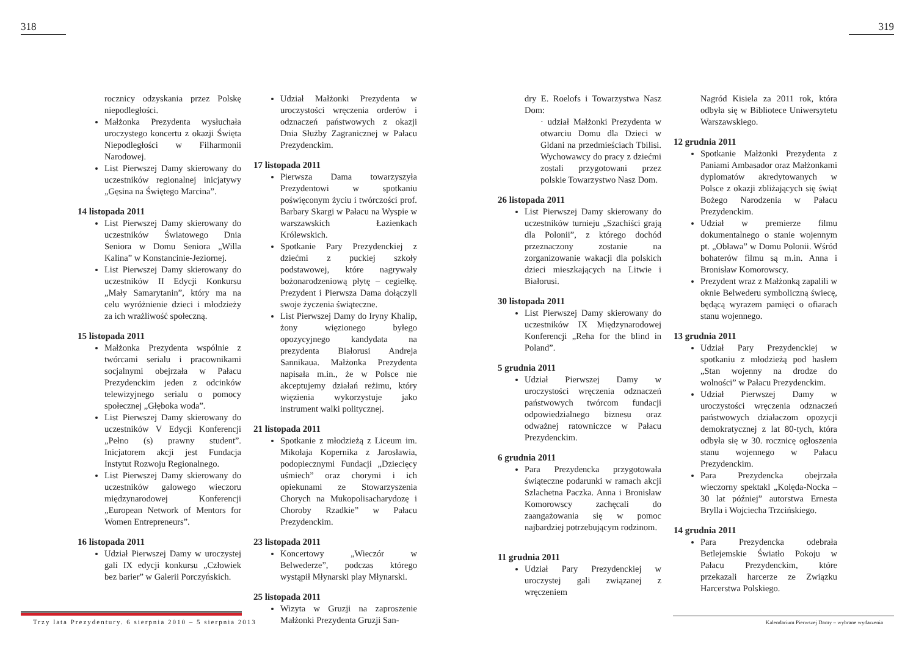318 319
rocznicy odzyskania przez Polskę niepodległości.
Małżonka Prezydenta wysłuchała uroczystego koncertu z okazji Święta Niepodległości w Filharmonii Narodowej.
List Pierwszej Damy skierowany do uczestników regionalnej inicjatywy „Gęsina na Świętego Marcina”.
14 listopada 2011
List Pierwszej Damy skierowany do uczestników Światowego Dnia Seniora w Domu Seniora „Willa Kalina” w Konstancinie-Jeziornej.
List Pierwszej Damy skierowany do uczestników II Edycji Konkursu „Mały Samarytanin”, który ma na celu wyróżnienie dzieci i młodzieży za ich wrażliwość społeczną.
15 listopada 2011
Małżonka Prezydenta wspólnie z twórcami serialu i pracownikami socjalnymi obejrzała w Pałacu Prezydenckim jeden z odcinków telewizyjnego serialu o pomocy społecznej „Głęboka woda”.
List Pierwszej Damy skierowany do uczestników V Edycji Konferencji „Pełno (s) prawny student”. Inicjatorem akcji jest Fundacja Instytut Rozwoju Regionalnego.
List Pierwszej Damy skierowany do uczestników galowego wieczoru międzynarodowej Konferencji „European Network of Mentors for Women Entrepreneurs”.
16 listopada 2011
Udział Pierwszej Damy w uroczystej gali IX edycji konkursu „Człowiek bez barier” w Galerii Porczyńskich.
Udział Małżonki Prezydenta w uroczystości wręczenia orderów i odznaczeń państwowych z okazji Dnia Służby Zagranicznej w Pałacu Prezydenckim.
17 listopada 2011
Pierwsza Dama towarzyszyła Prezydentowi w spotkaniu poświęconym życiu i twórczości prof. Barbary Skargi w Pałacu na Wyspie w warszawskich Łazienkach Królewskich.
Spotkanie Pary Prezydenckiej z dziećmi z puckiej szkoły podstawowej, które nagrywały bożonarodzeniową płytę – cegiełkę. Prezydent i Pierwsza Dama dołączyli swoje życzenia świąteczne.
List Pierwszej Damy do Iryny Khalip, żony więzionego byłego opozycyjnego kandydata na prezydenta Białorusi Andreja Sannikaua. Małżonka Prezydenta napisała m.in., że w Polsce nie akceptujemy działań reżimu, który więzienia wykorzystuje jako instrument walki politycznej.
21 listopada 2011
Spotkanie z młodzieżą z Liceum im. Mikołaja Kopernika z Jarosławia, podopiecznymi Fundacji „Dziecięcy uśmiech” oraz chorymi i ich opiekunami ze Stowarzyszenia Chorych na Mukopolisacharydozę i Choroby Rzadkie” w Pałacu Prezydenckim.
23 listopada 2011
Koncertowy „Wieczór w Belwederze”, podczas którego wystąpił Młynarski play Młynarski.
25 listopada 2011
Wizyta w Gruzji na zaproszenie Małżonki Prezydenta Gruzji San-
dry E. Roelofs i Towarzystwa Nasz Dom:
· udział Małżonki Prezydenta w otwarciu Domu dla Dzieci w Gldani na przedmieściach Tbilisi. Wychowawcy do pracy z dziećmi zostali przygotowani przez polskie Towarzystwo Nasz Dom.
26 listopada 2011
List Pierwszej Damy skierowany do uczestników turnieju „Szachiści grają dla Polonii”, z którego dochód przeznaczony zostanie na zorganizowanie wakacji dla polskich dzieci mieszkających na Litwie i Białorusi.
30 listopada 2011
List Pierwszej Damy skierowany do uczestników IX Międzynarodowej Konferencji „Reha for the blind in Poland”.
5 grudnia 2011
Udział Pierwszej Damy w uroczystości wręczenia odznaczeń państwowych twórcom fundacji odpowiedzialnego biznesu oraz odważnej ratowniczce w Pałacu Prezydenckim.
6 grudnia 2011
Para Prezydencka przygotowała świąteczne podarunki w ramach akcji Szlachetna Paczka. Anna i Bronisław Komorowscy zachęcali do zaangażowania się w pomoc najbardziej potrzebującym rodzinom.
11 grudnia 2011
Udział Pary Prezydenckiej w uroczystej gali związanej z wręczeniem
Nagród Kisiela za 2011 rok, która odbyła się w Bibliotece Uniwersytetu Warszawskiego.
12 grudnia 2011
Spotkanie Małżonki Prezydenta z Paniami Ambasador oraz Małżonkami dyplomatów akredytowanych w Polsce z okazji zbliżających się świąt Bożego Narodzenia w Pałacu Prezydenckim.
Udział w premierze filmu dokumentalnego o stanie wojennym pt. „Obława” w Domu Polonii. Wśród bohaterów filmu są m.in. Anna i Bronisław Komorowscy.
Prezydent wraz z Małżonką zapalili w oknie Belwederu symboliczną świecę, będącą wyrazem pamięci o ofiarach stanu wojennego.
13 grudnia 2011
Udział Pary Prezydenckiej w spotkaniu z młodzieżą pod hasłem „Stan wojenny na drodze do wolności” w Pałacu Prezydenckim.
Udział Pierwszej Damy w uroczystości wręczenia odznaczeń państwowych działaczom opozycji demokratycznej z lat 80-tych, która odbyła się w 30. rocznicę ogłoszenia stanu wojennego w Pałacu Prezydenckim.
Para Prezydencka obejrzała wieczorny spektakl „Kolęda-Nocka – 30 lat później” autorstwa Ernesta Brylla i Wojciecha Trzcińskiego.
14 grudnia 2011
Para Prezydencka odebrała Betlejemskie Światło Pokoju w Pałacu Prezydenckim, które przekazali harcerze ze Związku Harcerstwa Polskiego.
Trzy lata Prezydentury. 6 sierpnia 2010 – 5 sierpnia 2013
Kalendarium Pierwszej Damy – wybrane wydarzenia